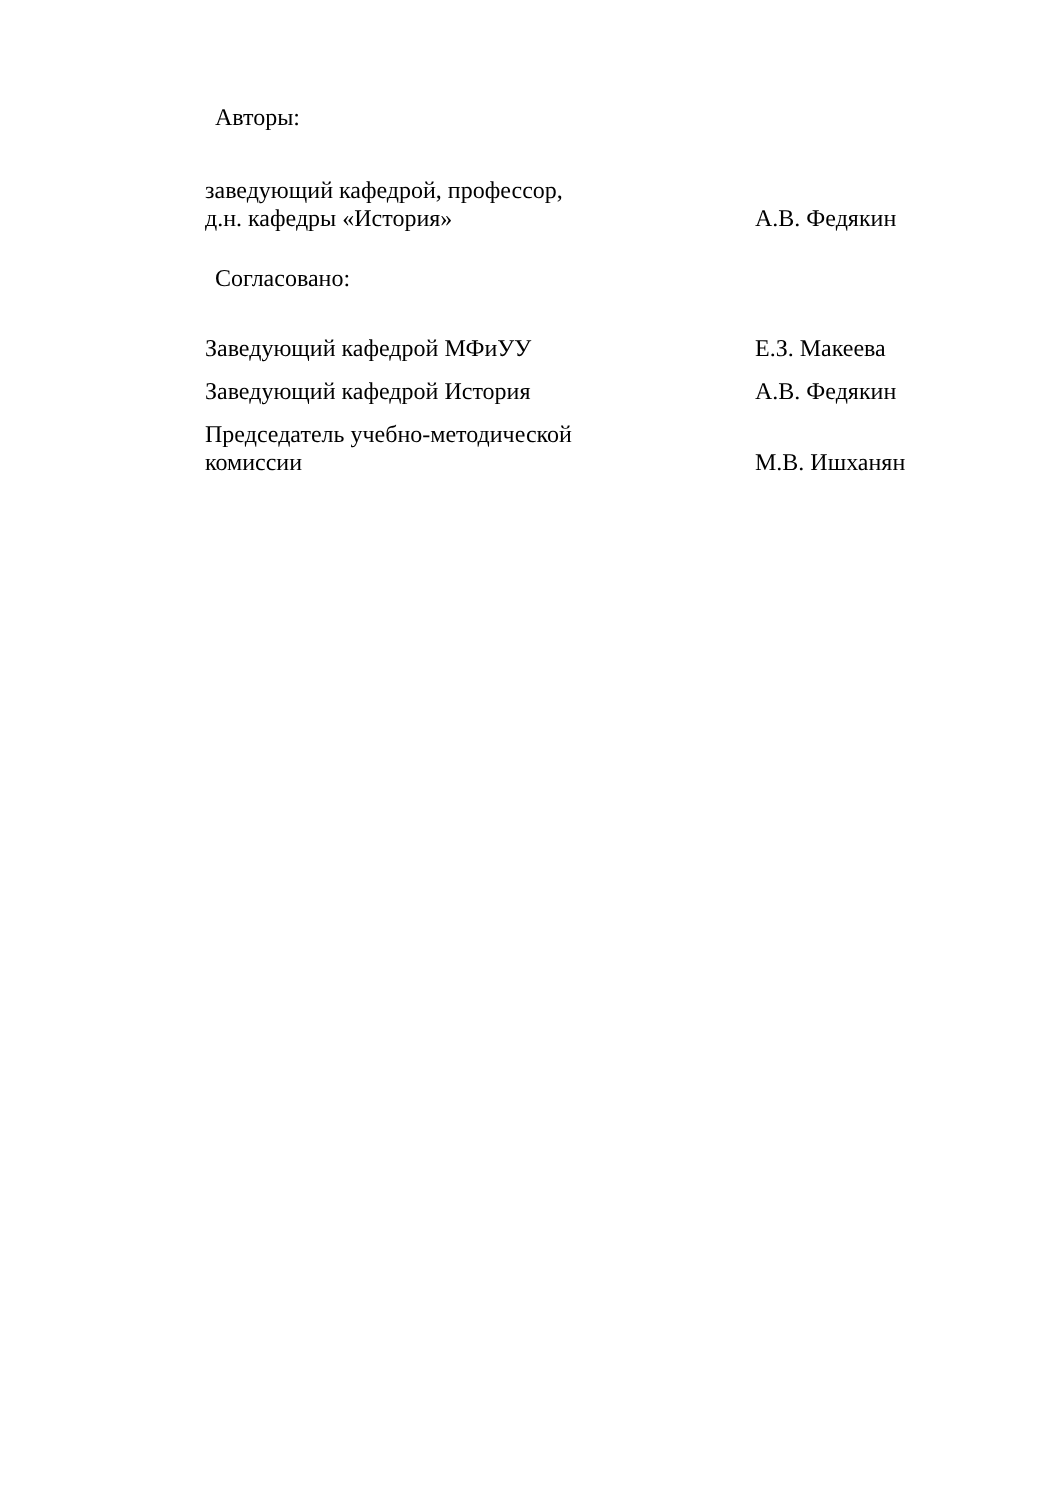Авторы:
заведующий кафедрой, профессор,
д.н. кафедры «История»
А.В. Федякин
Согласовано:
Заведующий кафедрой МФиУУ
Е.З. Макеева
Заведующий кафедрой История
А.В. Федякин
Председатель учебно-методической
комиссии
М.В. Ишханян